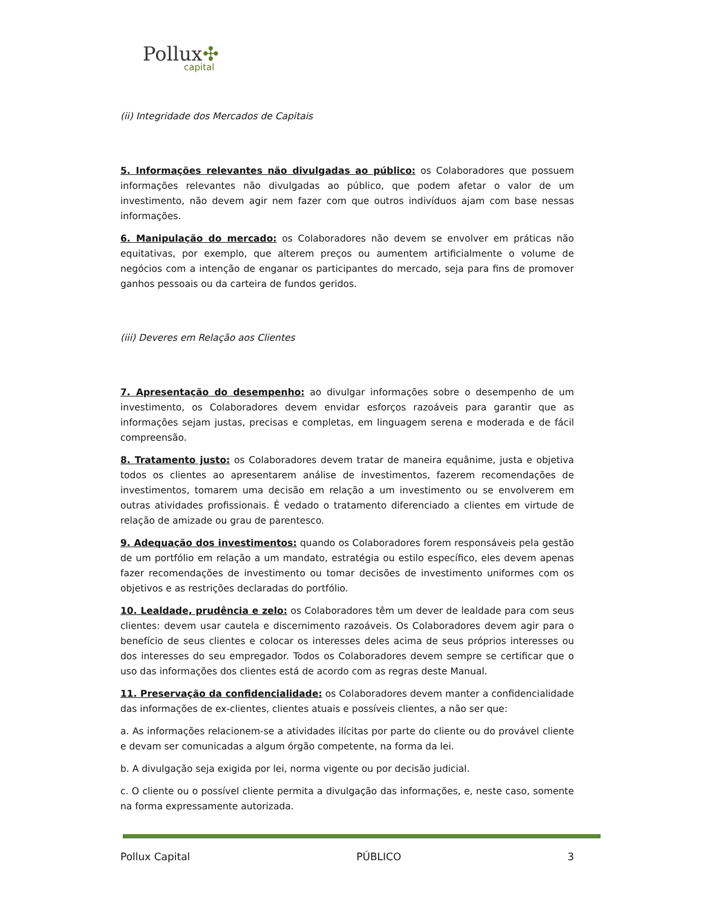Pollux✣
capital
(ii) Integridade dos Mercados de Capitais
5. Informações relevantes não divulgadas ao público: os Colaboradores que possuem informações relevantes não divulgadas ao público, que podem afetar o valor de um investimento, não devem agir nem fazer com que outros indivíduos ajam com base nessas informações.
6. Manipulação do mercado: os Colaboradores não devem se envolver em práticas não equitativas, por exemplo, que alterem preços ou aumentem artificialmente o volume de negócios com a intenção de enganar os participantes do mercado, seja para fins de promover ganhos pessoais ou da carteira de fundos geridos.
(iii) Deveres em Relação aos Clientes
7. Apresentação do desempenho: ao divulgar informações sobre o desempenho de um investimento, os Colaboradores devem envidar esforços razoáveis para garantir que as informações sejam justas, precisas e completas, em linguagem serena e moderada e de fácil compreensão.
8. Tratamento justo: os Colaboradores devem tratar de maneira equânime, justa e objetiva todos os clientes ao apresentarem análise de investimentos, fazerem recomendações de investimentos, tomarem uma decisão em relação a um investimento ou se envolverem em outras atividades profissionais. É vedado o tratamento diferenciado a clientes em virtude de relação de amizade ou grau de parentesco.
9. Adequação dos investimentos: quando os Colaboradores forem responsáveis pela gestão de um portfólio em relação a um mandato, estratégia ou estilo específico, eles devem apenas fazer recomendações de investimento ou tomar decisões de investimento uniformes com os objetivos e as restrições declaradas do portfólio.
10. Lealdade, prudência e zelo: os Colaboradores têm um dever de lealdade para com seus clientes: devem usar cautela e discernimento razoáveis. Os Colaboradores devem agir para o benefício de seus clientes e colocar os interesses deles acima de seus próprios interesses ou dos interesses do seu empregador. Todos os Colaboradores devem sempre se certificar que o uso das informações dos clientes está de acordo com as regras deste Manual.
11. Preservação da confidencialidade: os Colaboradores devem manter a confidencialidade das informações de ex-clientes, clientes atuais e possíveis clientes, a não ser que:
a. As informações relacionem-se a atividades ilícitas por parte do cliente ou do provável cliente e devam ser comunicadas a algum órgão competente, na forma da lei.
b. A divulgação seja exigida por lei, norma vigente ou por decisão judicial.
c. O cliente ou o possível cliente permita a divulgação das informações, e, neste caso, somente na forma expressamente autorizada.
Pollux Capital PÚBLICO 3